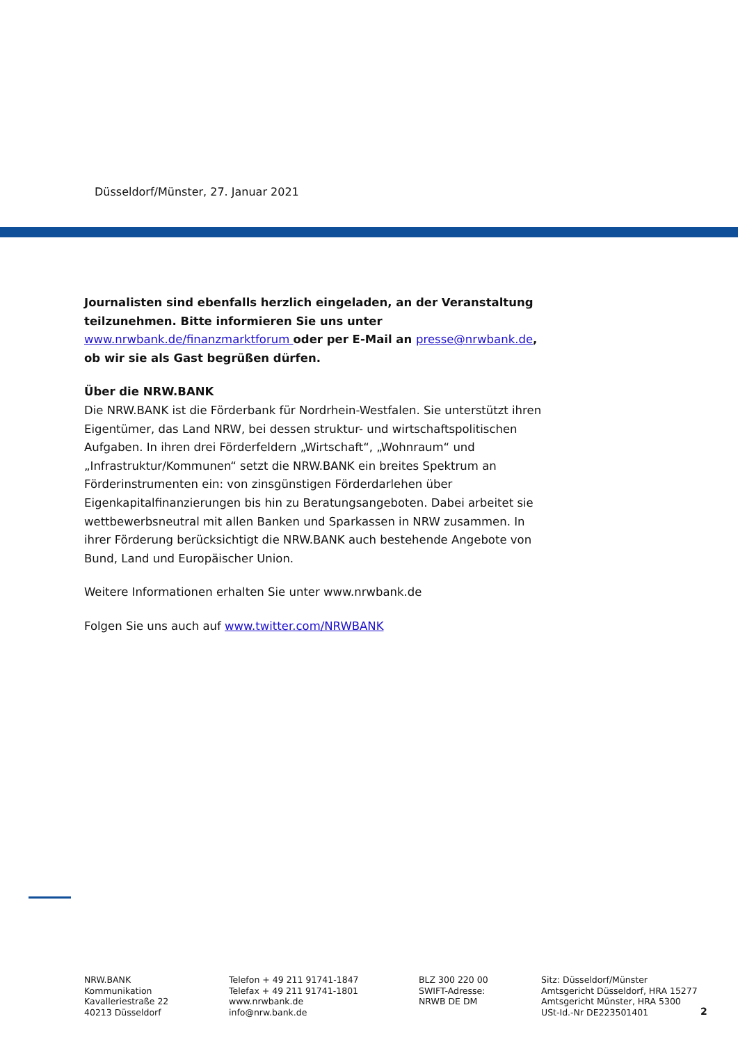Düsseldorf/Münster, 27. Januar 2021
Journalisten sind ebenfalls herzlich eingeladen, an der Veranstaltung teilzunehmen. Bitte informieren Sie uns unter
www.nrwbank.de/finanzmarktforum oder per E-Mail an presse@nrwbank.de, ob wir sie als Gast begrüßen dürfen.
Über die NRW.BANK
Die NRW.BANK ist die Förderbank für Nordrhein-Westfalen. Sie unterstützt ihren Eigentümer, das Land NRW, bei dessen struktur- und wirtschaftspolitischen Aufgaben. In ihren drei Förderfeldern „Wirtschaft“, „Wohnraum“ und „Infrastruktur/Kommunen“ setzt die NRW.BANK ein breites Spektrum an Förderinstrumenten ein: von zinsgünstigen Förderdarlehen über Eigenkapitalfinanzierungen bis hin zu Beratungsangeboten. Dabei arbeitet sie wettbewerbsneutral mit allen Banken und Sparkassen in NRW zusammen. In ihrer Förderung berücksichtigt die NRW.BANK auch bestehende Angebote von Bund, Land und Europäischer Union.
Weitere Informationen erhalten Sie unter www.nrwbank.de
Folgen Sie uns auch auf www.twitter.com/NRWBANK
NRW.BANK
Kommunikation
Kavalleriestraße 22
40213 Düsseldorf
Telefon + 49 211 91741-1847
Telefax + 49 211 91741-1801
www.nrwbank.de
info@nrw.bank.de
BLZ 300 220 00
SWIFT-Adresse:
NRWB DE DM
Sitz: Düsseldorf/Münster
Amtsgericht Düsseldorf, HRA 15277
Amtsgericht Münster, HRA 5300
USt-Id.-Nr DE223501401
2